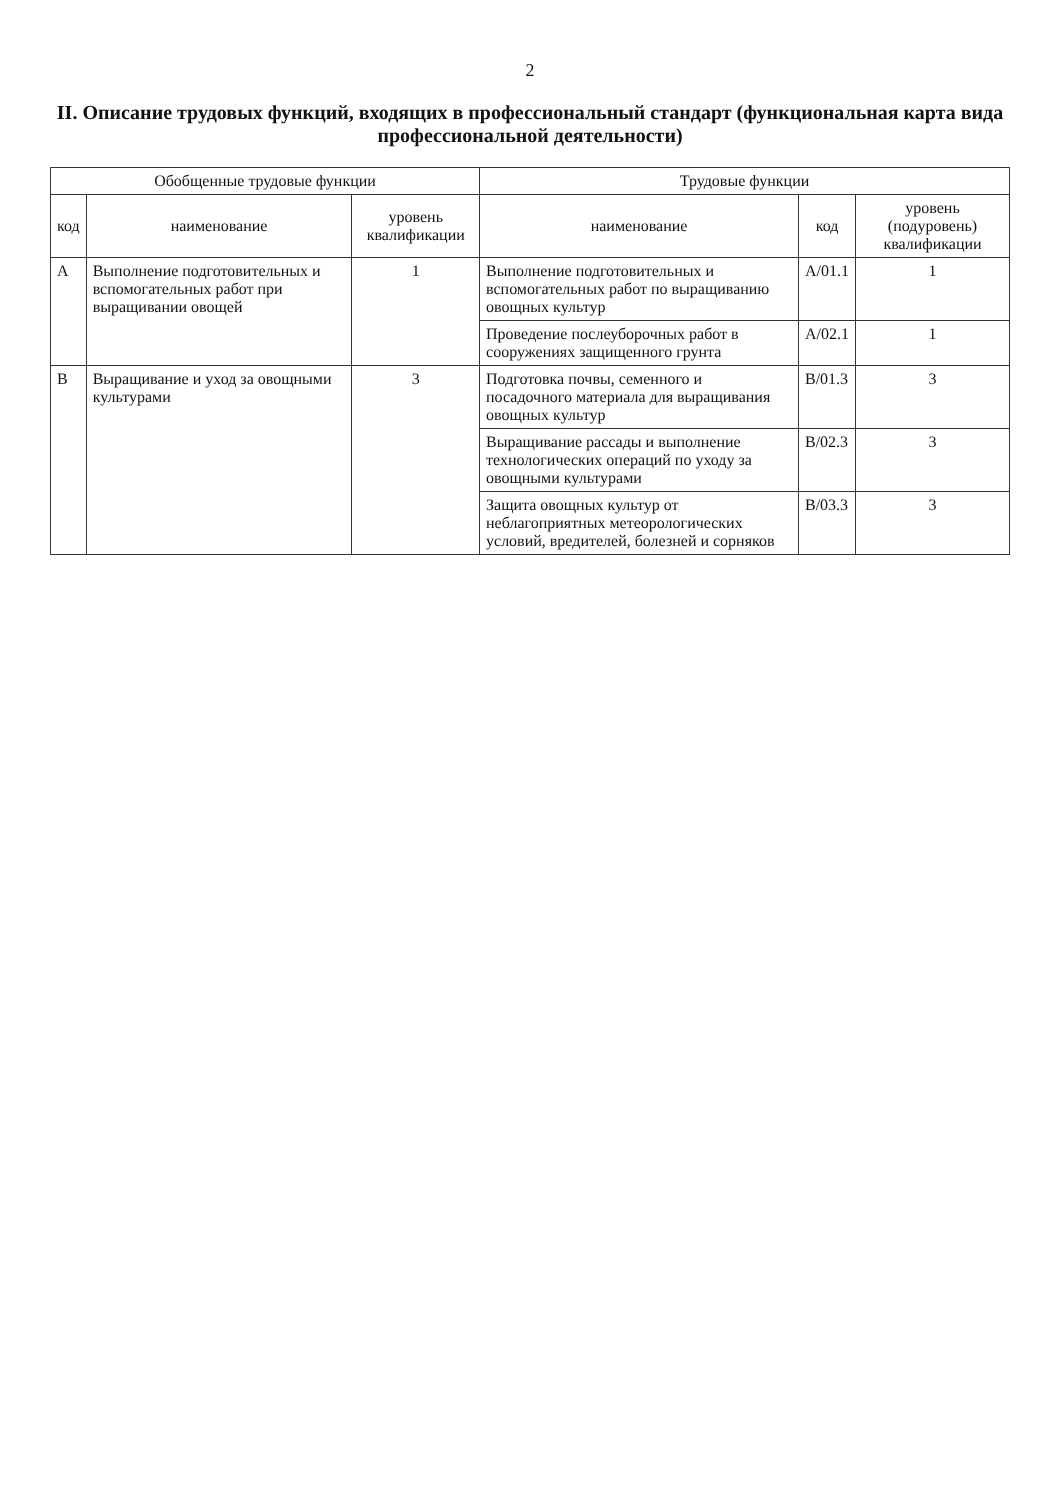2
II. Описание трудовых функций, входящих в профессиональный стандарт (функциональная карта вида профессиональной деятельности)
| Обобщенные трудовые функции | | | Трудовые функции | | |
| --- | --- | --- | --- | --- | --- |
| код | наименование | уровень квалификации | наименование | код | уровень (подуровень) квалификации |
| A | Выполнение подготовительных и вспомогательных работ при выращивании овощей | 1 | Выполнение подготовительных и вспомогательных работ по выращиванию овощных культур | A/01.1 | 1 |
| | | | Проведение послеуборочных работ в сооружениях защищенного грунта | A/02.1 | 1 |
| B | Выращивание и уход за овощными культурами | 3 | Подготовка почвы, семенного и посадочного материала для выращивания овощных культур | B/01.3 | 3 |
| | | | Выращивание рассады и выполнение технологических операций по уходу за овощными культурами | B/02.3 | 3 |
| | | | Защита овощных культур от неблагоприятных метеорологических условий, вредителей, болезней и сорняков | B/03.3 | 3 |